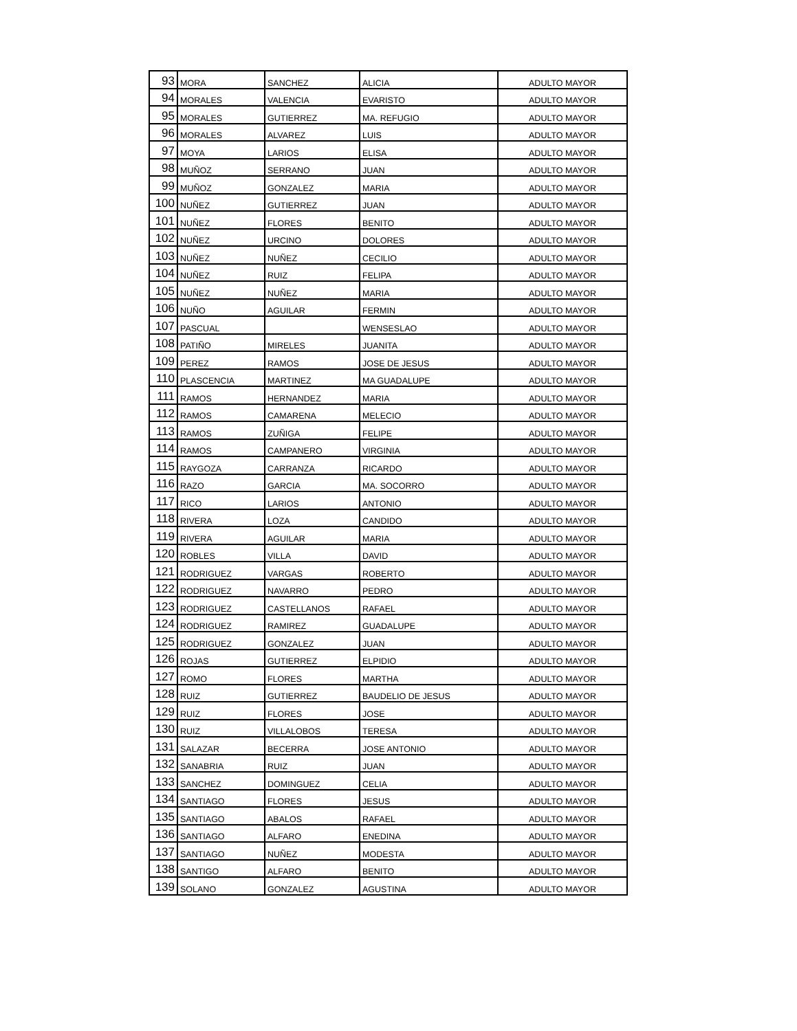| 93 | MORA | SANCHEZ | ALICIA | ADULTO MAYOR |
| 94 | MORALES | VALENCIA | EVARISTO | ADULTO MAYOR |
| 95 | MORALES | GUTIERREZ | MA. REFUGIO | ADULTO MAYOR |
| 96 | MORALES | ALVAREZ | LUIS | ADULTO MAYOR |
| 97 | MOYA | LARIOS | ELISA | ADULTO MAYOR |
| 98 | MUÑOZ | SERRANO | JUAN | ADULTO MAYOR |
| 99 | MUÑOZ | GONZALEZ | MARIA | ADULTO MAYOR |
| 100 | NUÑEZ | GUTIERREZ | JUAN | ADULTO MAYOR |
| 101 | NUÑEZ | FLORES | BENITO | ADULTO MAYOR |
| 102 | NUÑEZ | URCINO | DOLORES | ADULTO MAYOR |
| 103 | NUÑEZ | NUÑEZ | CECILIO | ADULTO MAYOR |
| 104 | NUÑEZ | RUIZ | FELIPA | ADULTO MAYOR |
| 105 | NUÑEZ | NUÑEZ | MARIA | ADULTO MAYOR |
| 106 | NUÑO | AGUILAR | FERMIN | ADULTO MAYOR |
| 107 | PASCUAL | | WENSESLAO | ADULTO MAYOR |
| 108 | PATIÑO | MIRELES | JUANITA | ADULTO MAYOR |
| 109 | PEREZ | RAMOS | JOSE DE JESUS | ADULTO MAYOR |
| 110 | PLASCENCIA | MARTINEZ | MA GUADALUPE | ADULTO MAYOR |
| 111 | RAMOS | HERNANDEZ | MARIA | ADULTO MAYOR |
| 112 | RAMOS | CAMARENA | MELECIO | ADULTO MAYOR |
| 113 | RAMOS | ZUÑIGA | FELIPE | ADULTO MAYOR |
| 114 | RAMOS | CAMPANERO | VIRGINIA | ADULTO MAYOR |
| 115 | RAYGOZA | CARRANZA | RICARDO | ADULTO MAYOR |
| 116 | RAZO | GARCIA | MA. SOCORRO | ADULTO MAYOR |
| 117 | RICO | LARIOS | ANTONIO | ADULTO MAYOR |
| 118 | RIVERA | LOZA | CANDIDO | ADULTO MAYOR |
| 119 | RIVERA | AGUILAR | MARIA | ADULTO MAYOR |
| 120 | ROBLES | VILLA | DAVID | ADULTO MAYOR |
| 121 | RODRIGUEZ | VARGAS | ROBERTO | ADULTO MAYOR |
| 122 | RODRIGUEZ | NAVARRO | PEDRO | ADULTO MAYOR |
| 123 | RODRIGUEZ | CASTELLANOS | RAFAEL | ADULTO MAYOR |
| 124 | RODRIGUEZ | RAMIREZ | GUADALUPE | ADULTO MAYOR |
| 125 | RODRIGUEZ | GONZALEZ | JUAN | ADULTO MAYOR |
| 126 | ROJAS | GUTIERREZ | ELPIDIO | ADULTO MAYOR |
| 127 | ROMO | FLORES | MARTHA | ADULTO MAYOR |
| 128 | RUIZ | GUTIERREZ | BAUDELIO DE JESUS | ADULTO MAYOR |
| 129 | RUIZ | FLORES | JOSE | ADULTO MAYOR |
| 130 | RUIZ | VILLALOBOS | TERESA | ADULTO MAYOR |
| 131 | SALAZAR | BECERRA | JOSE ANTONIO | ADULTO MAYOR |
| 132 | SANABRIA | RUIZ | JUAN | ADULTO MAYOR |
| 133 | SANCHEZ | DOMINGUEZ | CELIA | ADULTO MAYOR |
| 134 | SANTIAGO | FLORES | JESUS | ADULTO MAYOR |
| 135 | SANTIAGO | ABALOS | RAFAEL | ADULTO MAYOR |
| 136 | SANTIAGO | ALFARO | ENEDINA | ADULTO MAYOR |
| 137 | SANTIAGO | NUÑEZ | MODESTA | ADULTO MAYOR |
| 138 | SANTIGO | ALFARO | BENITO | ADULTO MAYOR |
| 139 | SOLANO | GONZALEZ | AGUSTINA | ADULTO MAYOR |